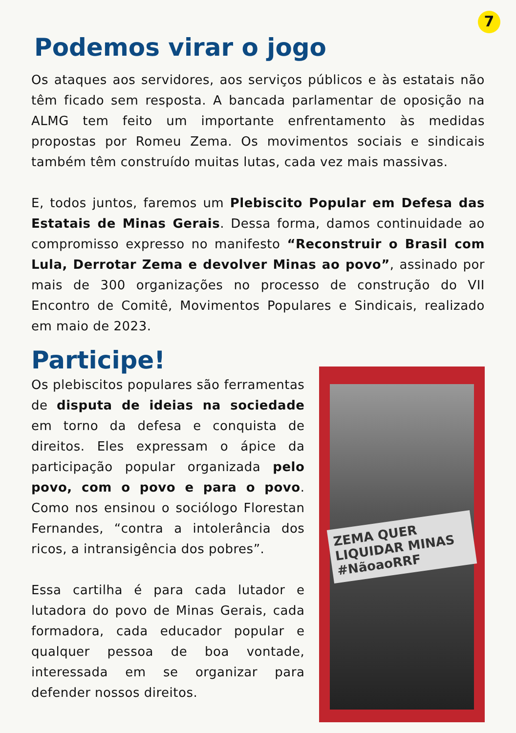7
Podemos virar o jogo
Os ataques aos servidores, aos serviços públicos e às estatais não têm ficado sem resposta. A bancada parlamentar de oposição na ALMG tem feito um importante enfrentamento às medidas propostas por Romeu Zema. Os movimentos sociais e sindicais também têm construído muitas lutas, cada vez mais massivas.
E, todos juntos, faremos um Plebiscito Popular em Defesa das Estatais de Minas Gerais. Dessa forma, damos continuidade ao compromisso expresso no manifesto “Reconstruir o Brasil com Lula, Derrotar Zema e devolver Minas ao povo”, assinado por mais de 300 organizações no processo de construção do VII Encontro de Comitê, Movimentos Populares e Sindicais, realizado em maio de 2023.
Participe!
Os plebiscitos populares são ferramentas de disputa de ideias na sociedade em torno da defesa e conquista de direitos. Eles expressam o ápice da participação popular organizada pelo povo, com o povo e para o povo. Como nos ensinou o sociólogo Florestan Fernandes, “contra a intolerância dos ricos, a intransigência dos pobres”.
Essa cartilha é para cada lutador e lutadora do povo de Minas Gerais, cada formadora, cada educador popular e qualquer pessoa de boa vontade, interessada em se organizar para defender nossos direitos.
ZEMA QUER LIQUIDAR MINAS
#NãoaoRRF